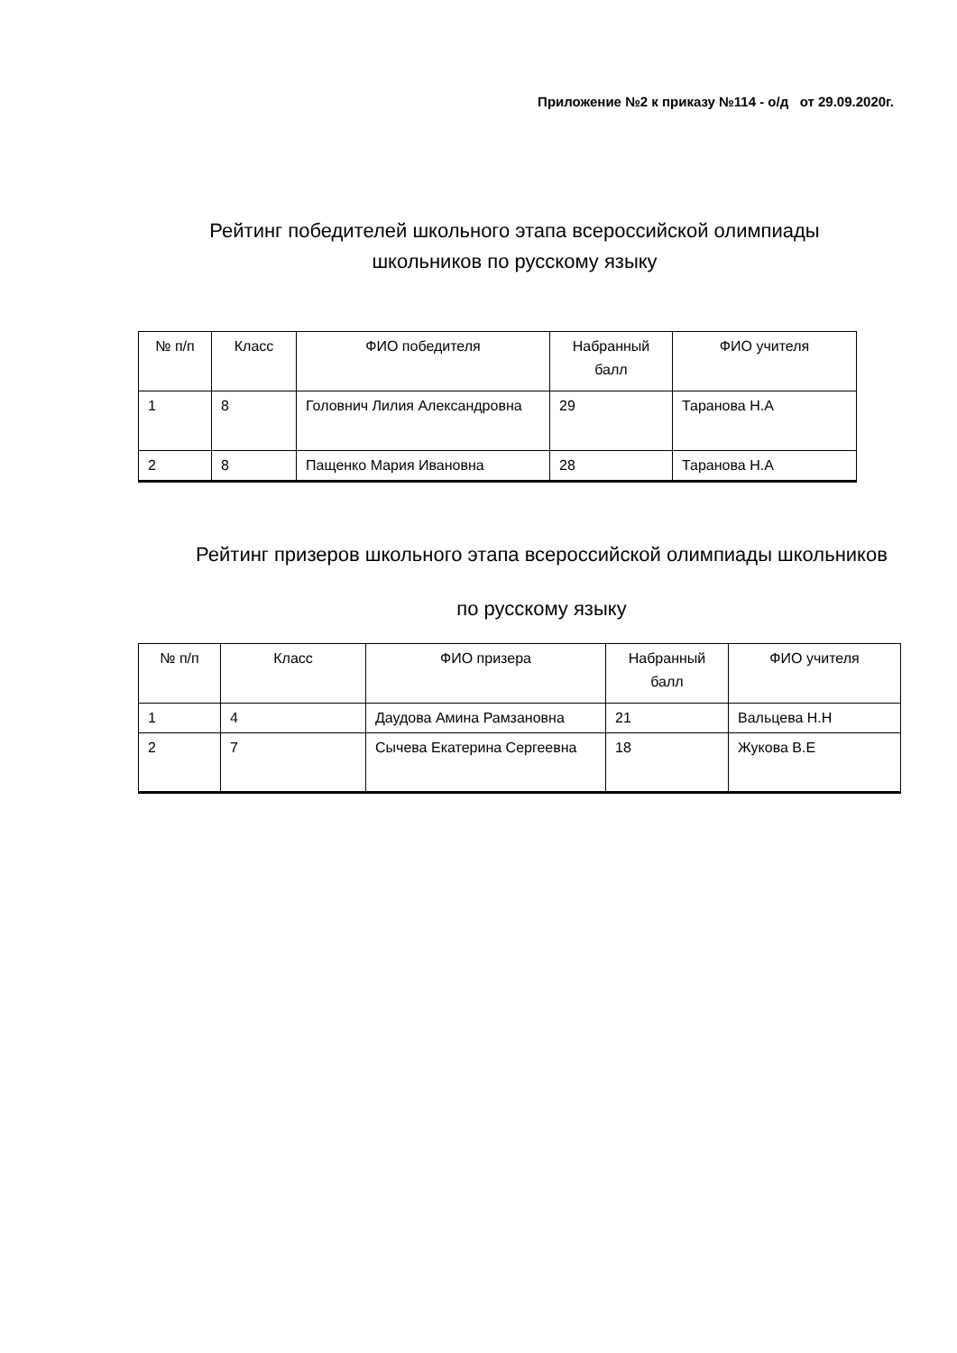Приложение №2 к приказу №114 - о/д от 29.09.2020г.
Рейтинг победителей школьного этапа всероссийской олимпиады школьников по русскому языку
| № п/п | Класс | ФИО победителя | Набранный балл | ФИО учителя |
| 1 | 8 | Головнич Лилия Александровна | 29 | Таранова Н.А |
| 2 | 8 | Пащенко Мария Ивановна | 28 | Таранова Н.А |
Рейтинг призеров школьного этапа всероссийской олимпиады школьников
по русскому языку
| № п/п | Класс | ФИО призера | Набранный балл | ФИО учителя |
| 1 | 4 | Даудова Амина Рамзановна | 21 | Вальцева Н.Н |
| 2 | 7 | Сычева Екатерина Сергеевна | 18 | Жукова В.Е |